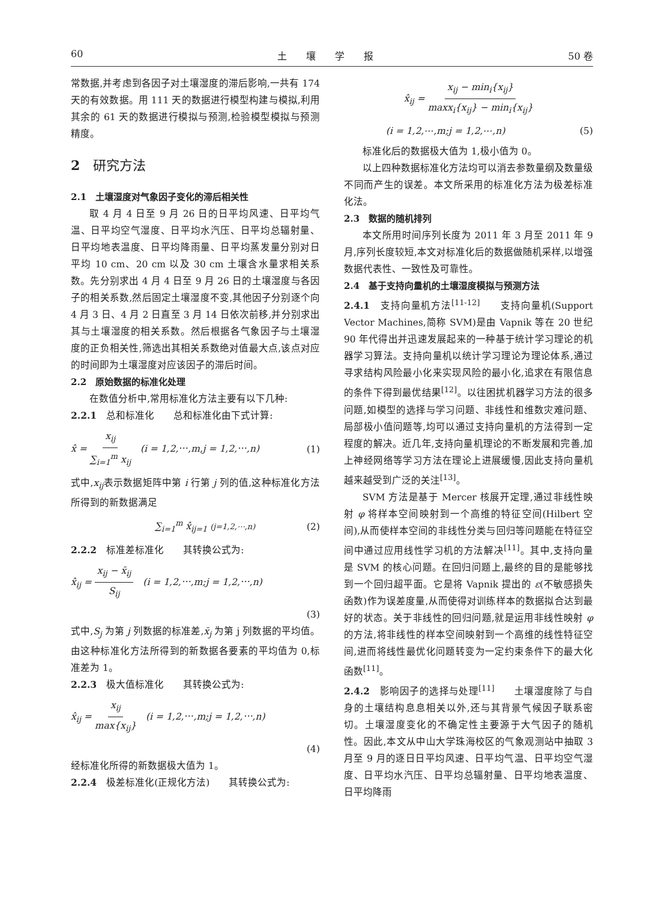60 土　　壤　　学　　报 50 卷
常数据,并考虑到各因子对土壤湿度的滞后影响,一共有 174 天的有效数据。用 111 天的数据进行模型构建与模拟,利用其余的 61 天的数据进行模拟与预测,检验模型模拟与预测精度。
2　研究方法
2.1　土壤湿度对气象因子变化的滞后相关性
取 4 月 4 日至 9 月 26 日的日平均风速、日平均气温、日平均空气湿度、日平均水汽压、日平均总辐射量、日平均地表温度、日平均降雨量、日平均蒸发量分别对日平均 10 cm、20 cm 以及 30 cm 土壤含水量求相关系数。先分别求出 4 月 4 日至 9 月 26 日的土壤湿度与各因子的相关系数,然后固定土壤湿度不变,其他因子分别逐个向 4 月 3 日、4 月 2 日直至 3 月 14 日依次前移,并分别求出其与土壤湿度的相关系数。然后根据各气象因子与土壤湿度的正负相关性,筛选出其相关系数绝对值最大点,该点对应的时间即为土壤湿度对应该因子的滞后时间。
2.2　原始数据的标准化处理
在数值分析中,常用标准化方法主要有以下几种:
2.2.1　总和标准化　　总和标准化由下式计算:
x̂ = x<sub>ij</sub> ∑<sub>i=1</sub><sup>m</sup> x<sub>ij</sub>　(i = 1,2,⋯,m,j = 1,2,⋯,n) (1)
式中,x<sub>ij</sub>表示数据矩阵中第 i 行第 j 列的值,这种标准化方法所得到的新数据满足
∑<sub>i=1</sub><sup>m</sup> x̂<sub>ij=1</sub> (j=1,2,⋯,n) (2)
2.2.2　标准差标准化　　其转换公式为:
x̂<sub>ij</sub> = x<sub>ij</sub> − x̄<sub>ij</sub> S<sub>ij</sub>　(i = 1,2,⋯,m;j = 1,2,⋯,n)
(3)
式中,S<sub>j</sub> 为第 j 列数据的标准差,x̄<sub>j</sub> 为第 j 列数据的平均值。由这种标准化方法所得到的新数据各要素的平均值为 0,标准差为 1。
2.2.3　极大值标准化　　其转换公式为:
x̂<sub>ij</sub> = x<sub>ij</sub> max{x<sub>ij</sub>}　(i = 1,2,⋯,m;j = 1,2,⋯,n)
(4)
经标准化所得的新数据极大值为 1。
2.2.4　极差标准化(正规化方法)　　其转换公式为:
x̂<sub>ij</sub> = x<sub>ij</sub> − min<sub>i</sub>{x<sub>ij</sub>} maxx<sub>i</sub>{x<sub>ij</sub>} − min<sub>i</sub>{x<sub>ij</sub>}
(i = 1,2,⋯,m;j = 1,2,⋯,n) (5)
标准化后的数据极大值为 1,极小值为 0。
以上四种数据标准化方法均可以消去参数量纲及数量级不同而产生的误差。本文所采用的标准化方法为极差标准化法。
2.3　数据的随机排列
本文所用时间序列长度为 2011 年 3 月至 2011 年 9 月,序列长度较短,本文对标准化后的数据做随机采样,以增强数据代表性、一致性及可靠性。
2.4　基于支持向量机的土壤湿度模拟与预测方法
2.4.1　支持向量机方法<sup>[11-12]</sup>　　支持向量机(Support Vector Machines,简称 SVM)是由 Vapnik 等在 20 世纪 90 年代得出并迅速发展起来的一种基于统计学习理论的机器学习算法。支持向量机以统计学习理论为理论体系,通过寻求结构风险最小化来实现风险的最小化,追求在有限信息的条件下得到最优结果<sup>[12]</sup>。以往困扰机器学习方法的很多问题,如模型的选择与学习问题、非线性和维数灾难问题、局部极小值问题等,均可以通过支持向量机的方法得到一定程度的解决。近几年,支持向量机理论的不断发展和完善,加上神经网络等学习方法在理论上进展缓慢,因此支持向量机越来越受到广泛的关注<sup>[13]</sup>。
SVM 方法是基于 Mercer 核展开定理,通过非线性映射 φ 将样本空间映射到一个高维的特征空间(Hilbert 空间),从而使样本空间的非线性分类与回归等问题能在特征空间中通过应用线性学习机的方法解决<sup>[11]</sup>。其中,支持向量是 SVM 的核心问题。在回归问题上,最终的目的是能够找到一个回归超平面。它是将 Vapnik 提出的 ε(不敏感损失函数)作为误差度量,从而使得对训练样本的数据拟合达到最好的状态。关于非线性的回归问题,就是运用非线性映射 φ 的方法,将非线性的样本空间映射到一个高维的线性特征空间,进而将线性最优化问题转变为一定约束条件下的最大化函数<sup>[11]</sup>。
2.4.2　影响因子的选择与处理<sup>[11]</sup>　　土壤湿度除了与自身的土壤结构息息相关以外,还与其背景气候因子联系密切。土壤湿度变化的不确定性主要源于大气因子的随机性。因此,本文从中山大学珠海校区的气象观测站中抽取 3 月至 9 月的逐日日平均风速、日平均气温、日平均空气湿度、日平均水汽压、日平均总辐射量、日平均地表温度、日平均降雨